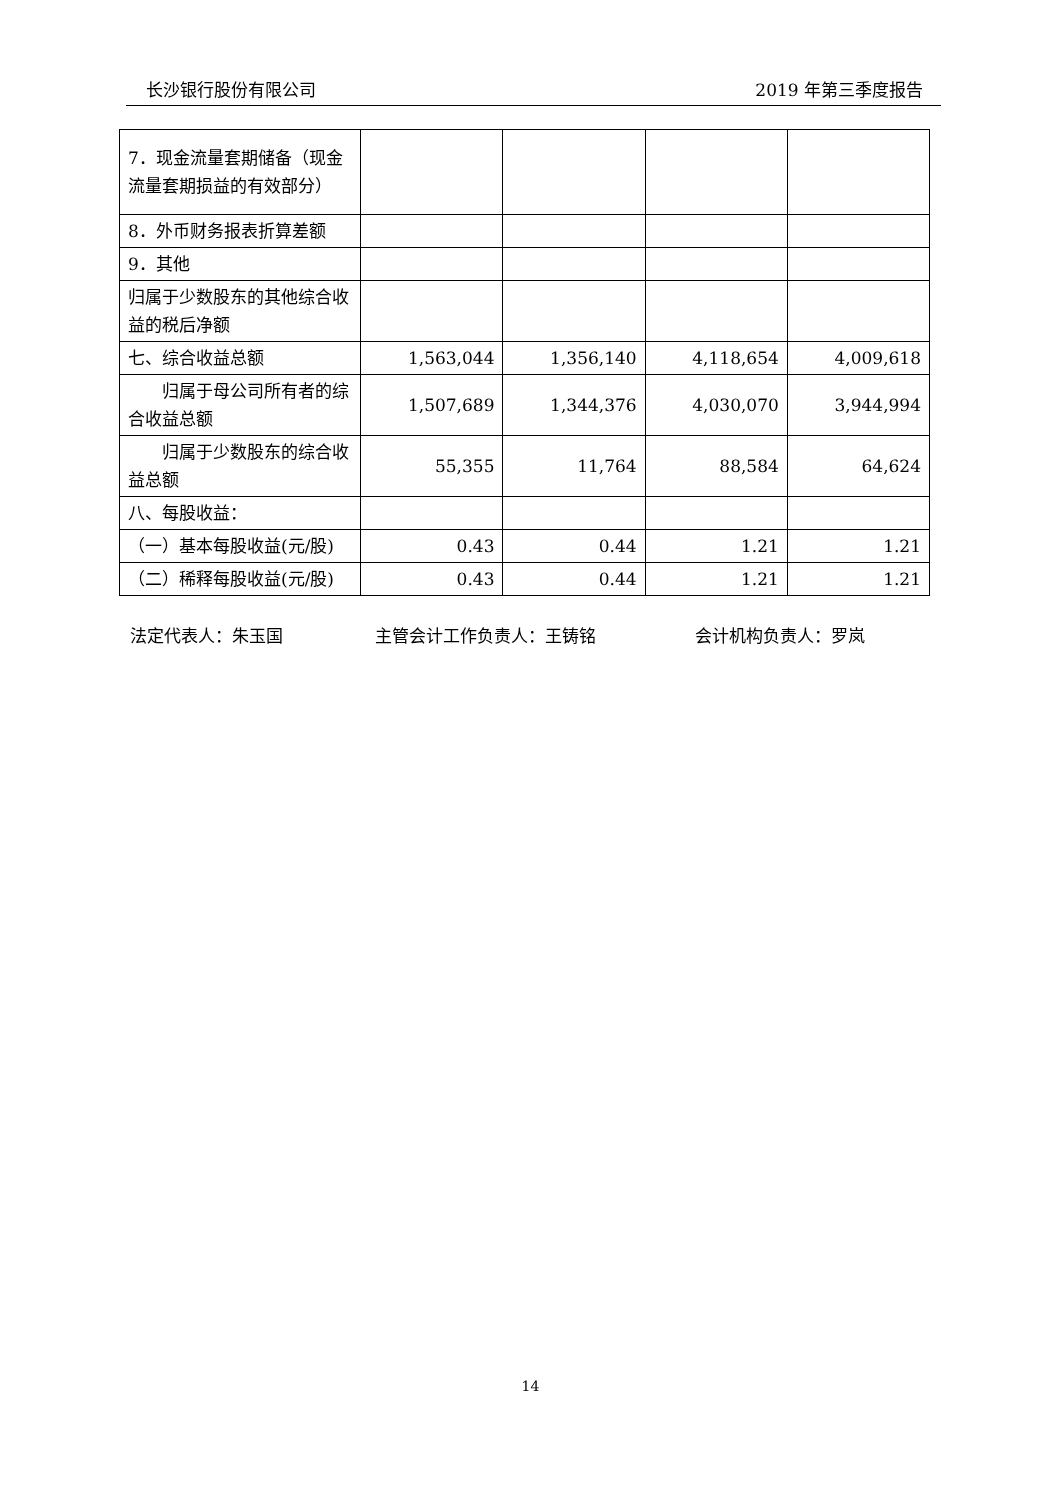长沙银行股份有限公司 2019 年第三季度报告
| 7．现金流量套期储备（现金流量套期损益的有效部分） | | | | |
| 8．外币财务报表折算差额 | | | | |
| 9．其他 | | | | |
| 归属于少数股东的其他综合收益的税后净额 | | | | |
| 七、综合收益总额 | 1,563,044 | 1,356,140 | 4,118,654 | 4,009,618 |
| 归属于母公司所有者的综合收益总额 | 1,507,689 | 1,344,376 | 4,030,070 | 3,944,994 |
| 归属于少数股东的综合收益总额 | 55,355 | 11,764 | 88,584 | 64,624 |
| 八、每股收益： | | | | |
| （一）基本每股收益(元/股) | 0.43 | 0.44 | 1.21 | 1.21 |
| （二）稀释每股收益(元/股) | 0.43 | 0.44 | 1.21 | 1.21 |
法定代表人：朱玉国 主管会计工作负责人：王铸铭 会计机构负责人：罗岚
14